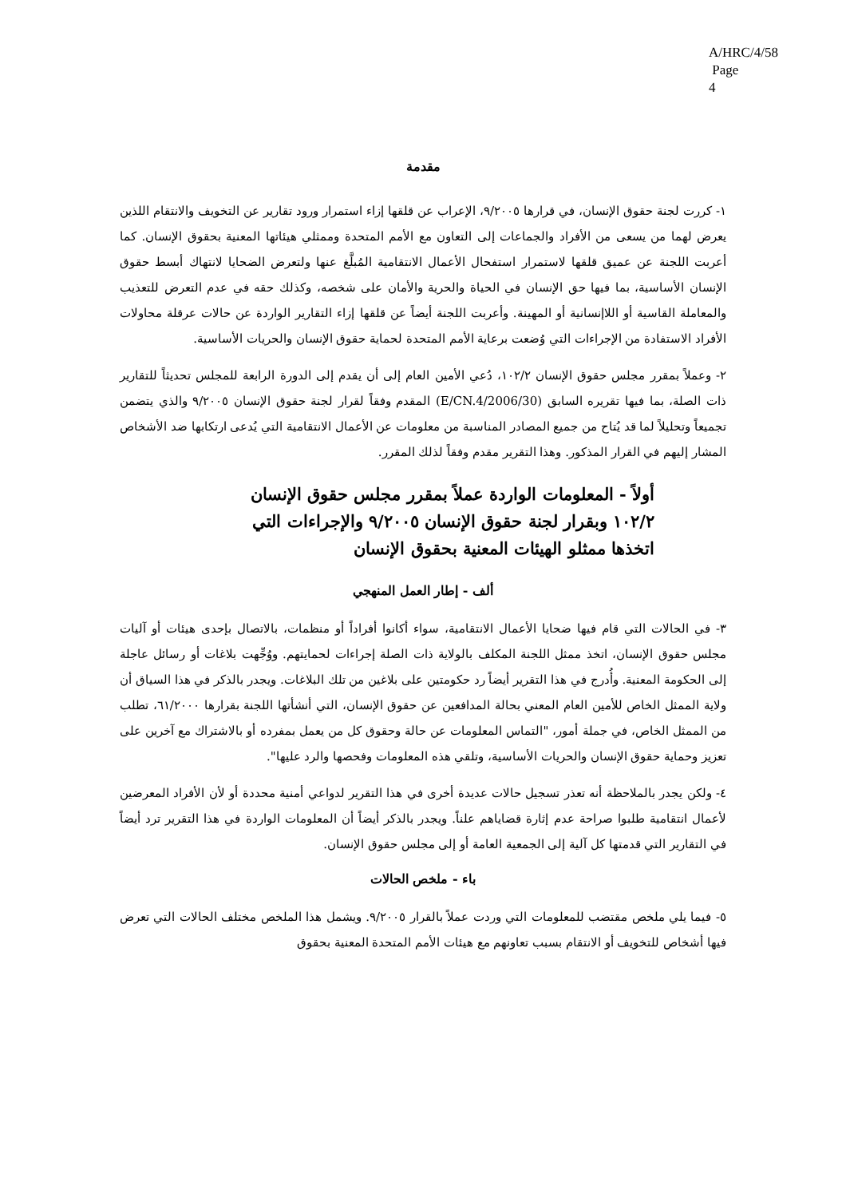A/HRC/4/58
Page 4
مقدمة
١- كررت لجنة حقوق الإنسان، في قرارها ٩/٢٠٠٥، الإعراب عن قلقها إزاء استمرار ورود تقارير عن التخويف والانتقام اللذين يعرض لهما من يسعى من الأفراد والجماعات إلى التعاون مع الأمم المتحدة وممثلي هيئاتها المعنية بحقوق الإنسان. كما أعربت اللجنة عن عميق قلقها لاستمرار استفحال الأعمال الانتقامية المُبلَّغ عنها ولتعرض الضحايا لانتهاك أبسط حقوق الإنسان الأساسية، بما فيها حق الإنسان في الحياة والحرية والأمان على شخصه، وكذلك حقه في عدم التعرض للتعذيب والمعاملة القاسية أو اللاإنسانية أو المهينة. وأعربت اللجنة أيضاً عن قلقها إزاء التقارير الواردة عن حالات عرقلة محاولات الأفراد الاستفادة من الإجراءات التي وُضعت برعاية الأمم المتحدة لحماية حقوق الإنسان والحريات الأساسية.
٢- وعملاً بمقرر مجلس حقوق الإنسان ١٠٢/٢، دُعي الأمين العام إلى أن يقدم إلى الدورة الرابعة للمجلس تحديثاً للتقارير ذات الصلة، بما فيها تقريره السابق (E/CN.4/2006/30) المقدم وفقاً لقرار لجنة حقوق الإنسان ٩/٢٠٠٥ والذي يتضمن تجميعاً وتحليلاً لما قد يُتاح من جميع المصادر المناسبة من معلومات عن الأعمال الانتقامية التي يُدعى ارتكابها ضد الأشخاص المشار إليهم في القرار المذكور. وهذا التقرير مقدم وفقاً لذلك المقرر.
أولاً - المعلومات الواردة عملاً بمقرر مجلس حقوق الإنسان ١٠٢/٢ وبقرار لجنة حقوق الإنسان ٩/٢٠٠٥ والإجراءات التي اتخذها ممثلو الهيئات المعنية بحقوق الإنسان
ألف - إطار العمل المنهجي
٣- في الحالات التي قام فيها ضحايا الأعمال الانتقامية، سواء أكانوا أفراداً أو منظمات، بالاتصال بإحدى هيئات أو آليات مجلس حقوق الإنسان، اتخذ ممثل اللجنة المكلف بالولاية ذات الصلة إجراءات لحمايتهم. ووُجِّهت بلاغات أو رسائل عاجلة إلى الحكومة المعنية. وأُدرج في هذا التقرير أيضاً رد حكومتين على بلاغين من تلك البلاغات. ويجدر بالذكر في هذا السياق أن ولاية الممثل الخاص للأمين العام المعني بحالة المدافعين عن حقوق الإنسان، التي أنشأتها اللجنة بقرارها ٦١/٢٠٠٠، تطلب من الممثل الخاص، في جملة أمور، "التماس المعلومات عن حالة وحقوق كل من يعمل بمفرده أو بالاشتراك مع آخرين على تعزيز وحماية حقوق الإنسان والحريات الأساسية، وتلقي هذه المعلومات وفحصها والرد عليها".
٤- ولكن يجدر بالملاحظة أنه تعذر تسجيل حالات عديدة أخرى في هذا التقرير لدواعي أمنية محددة أو لأن الأفراد المعرضين لأعمال انتقامية طلبوا صراحة عدم إثارة قضاياهم علناً. ويجدر بالذكر أيضاً أن المعلومات الواردة في هذا التقرير ترد أيضاً في التقارير التي قدمتها كل آلية إلى الجمعية العامة أو إلى مجلس حقوق الإنسان.
باء - ملخص الحالات
٥- فيما يلي ملخص مقتضب للمعلومات التي وردت عملاً بالقرار ٩/٢٠٠٥. ويشمل هذا الملخص مختلف الحالات التي تعرض فيها أشخاص للتخويف أو الانتقام بسبب تعاونهم مع هيئات الأمم المتحدة المعنية بحقوق